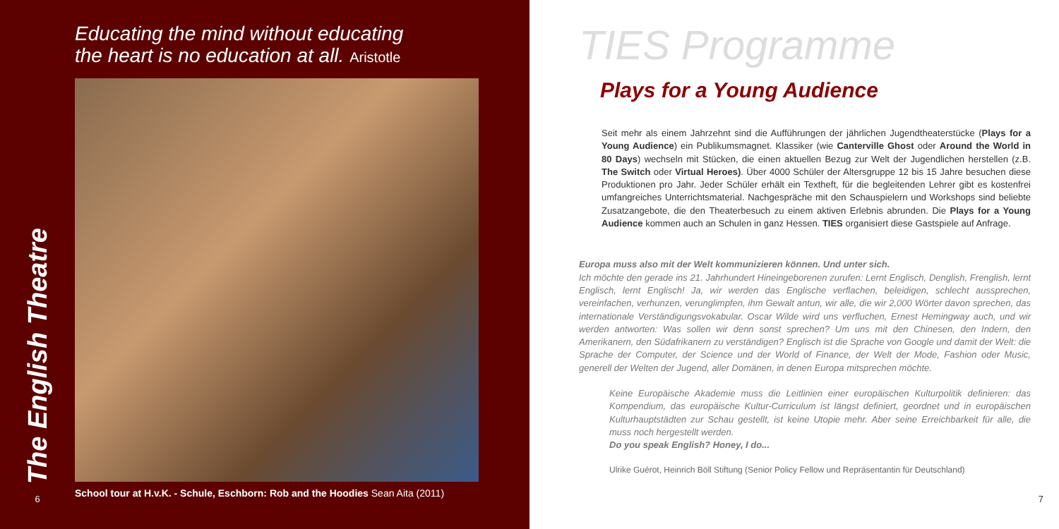The English Theatre
6
Educating the mind without educating
the heart is no education at all. Aristotle
School tour at H.v.K. - Schule, Eschborn: Rob and the Hoodies Sean Aita (2011)
TIES Programme
Plays for a Young Audience
Seit mehr als einem Jahrzehnt sind die Aufführungen der jährlichen Jugendtheaterstücke (Plays for a Young Audience) ein Publikumsmagnet. Klassiker (wie Canterville Ghost oder Around the World in 80 Days) wechseln mit Stücken, die einen aktuellen Bezug zur Welt der Jugendlichen herstellen (z.B. The Switch oder Virtual Heroes). Über 4000 Schüler der Altersgruppe 12 bis 15 Jahre besuchen diese Produktionen pro Jahr. Jeder Schüler erhält ein Textheft, für die begleitenden Lehrer gibt es kostenfrei umfangreiches Unterrichtsmaterial. Nachgespräche mit den Schauspielern und Workshops sind beliebte Zusatzangebote, die den Theaterbesuch zu einem aktiven Erlebnis abrunden. Die Plays for a Young Audience kommen auch an Schulen in ganz Hessen. TIES organisiert diese Gastspiele auf Anfrage.
Europa muss also mit der Welt kommunizieren können. Und unter sich.
Ich möchte den gerade ins 21. Jahrhundert Hineingeborenen zurufen: Lernt Englisch, Denglish, Frenglish, lernt Englisch, lernt Englisch! Ja, wir werden das Englische verflachen, beleidigen, schlecht aussprechen, vereinfachen, verhunzen, verunglimpfen, ihm Gewalt antun, wir alle, die wir 2,000 Wörter davon sprechen, das internationale Verständigungsvokabular. Oscar Wilde wird uns verfluchen, Ernest Hemingway auch, und wir werden antworten: Was sollen wir denn sonst sprechen? Um uns mit den Chinesen, den Indern, den Amerikanern, den Südafrikanern zu verständigen? Englisch ist die Sprache von Google und damit der Welt: die Sprache der Computer, der Science und der World of Finance, der Welt der Mode, Fashion oder Music, generell der Welten der Jugend, aller Domänen, in denen Europa mitsprechen möchte.
Keine Europäische Akademie muss die Leitlinien einer europäischen Kulturpolitik definieren: das Kompendium, das europäische Kultur-Curriculum ist längst definiert, geordnet und in europäischen Kulturhauptstädten zur Schau gestellt, ist keine Utopie mehr. Aber seine Erreichbarkeit für alle, die muss noch hergestellt werden.
Do you speak English? Honey, I do...
Ulrike Guérot, Heinrich Böll Stiftung (Senior Policy Fellow und Repräsentantin für Deutschland)
7